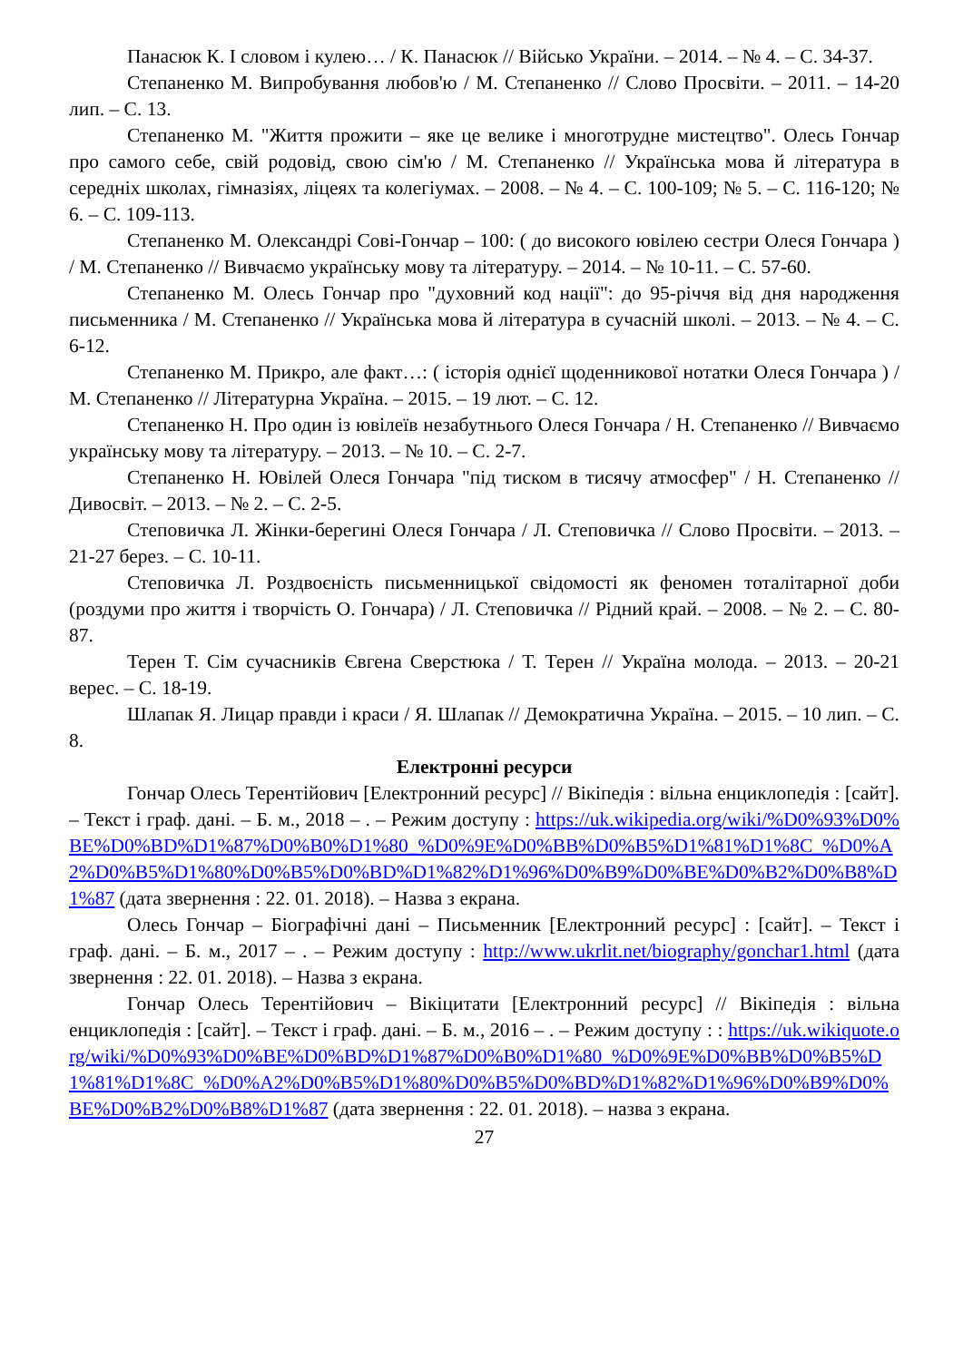Панасюк К. І словом і кулею… / К. Панасюк // Військо України. – 2014. – № 4. – С. 34-37.
Степаненко М. Випробування любов'ю / М. Степаненко // Слово Просвіти. – 2011. – 14-20 лип. – С. 13.
Степаненко М. "Життя прожити – яке це велике і многотрудне мистецтво". Олесь Гончар про самого себе, свій родовід, свою сім'ю / М. Степаненко // Українська мова й література в середніх школах, гімназіях, ліцеях та колегіумах. – 2008. – № 4. – С. 100-109; № 5. – С. 116-120; № 6. – С. 109-113.
Степаненко М. Олександрі Сові-Гончар – 100: ( до високого ювілею сестри Олеся Гончара ) / М. Степаненко // Вивчаємо українську мову та літературу. – 2014. – № 10-11. – С. 57-60.
Степаненко М. Олесь Гончар про "духовний код нації": до 95-річчя від дня народження письменника / М. Степаненко // Українська мова й література в сучасній школі. – 2013. – № 4. – С. 6-12.
Степаненко М. Прикро, але факт…: ( історія однієї щоденникової нотатки Олеся Гончара ) / М. Степаненко // Літературна Україна. – 2015. – 19 лют. – С. 12.
Степаненко Н. Про один із ювілеїв незабутнього Олеся Гончара / Н. Степаненко // Вивчаємо українську мову та літературу. – 2013. – № 10. – С. 2-7.
Степаненко Н. Ювілей Олеся Гончара "під тиском в тисячу атмосфер" / Н. Степаненко // Дивосвіт. – 2013. – № 2. – С. 2-5.
Степовичка Л. Жінки-берегині Олеся Гончара / Л. Степовичка // Слово Просвіти. – 2013. – 21-27 берез. – С. 10-11.
Степовичка Л. Роздвоєність письменницької свідомості як феномен тоталітарної доби (роздуми про життя і творчість О. Гончара) / Л. Степовичка // Рідний край. – 2008. – № 2. – С. 80-87.
Терен Т. Сім сучасників Євгена Сверстюка / Т. Терен // Україна молода. – 2013. – 20-21 верес. – С. 18-19.
Шлапак Я. Лицар правди і краси / Я. Шлапак // Демократична Україна. – 2015. – 10 лип. – С. 8.
Електронні ресурси
Гончар Олесь Терентійович [Електронний ресурс] // Вікіпедія : вільна енциклопедія : [сайт]. – Текст і граф. дані. – Б. м., 2018 – . – Режим доступу : https://uk.wikipedia.org/wiki/%D0%93%D0%BE%D0%BD%D1%87%D0%B0%D1%80_%D0%9E%D0%BB%D0%B5%D1%81%D1%8C_%D0%A2%D0%B5%D1%80%D0%B5%D0%BD%D1%82%D1%96%D0%B9%D0%BE%D0%B2%D0%B8%D1%87 (дата звернення : 22. 01. 2018). – Назва з екрана.
Олесь Гончар – Біографічні дані – Письменник [Електронний ресурс] : [сайт]. – Текст і граф. дані. – Б. м., 2017 – . – Режим доступу : http://www.ukrlit.net/biography/gonchar1.html (дата звернення : 22. 01. 2018). – Назва з екрана.
Гончар Олесь Терентійович – Вікіцитати [Електронний ресурс] // Вікіпедія : вільна енциклопедія : [сайт]. – Текст і граф. дані. – Б. м., 2016 – . – Режим доступу : : https://uk.wikiquote.org/wiki/%D0%93%D0%BE%D0%BD%D1%87%D0%B0%D1%80_%D0%9E%D0%BB%D0%B5%D1%81%D1%8C_%D0%A2%D0%B5%D1%80%D0%B5%D0%BD%D1%82%D1%96%D0%B9%D0%BE%D0%B2%D0%B8%D1%87 (дата звернення : 22. 01. 2018). – назва з екрана.
27